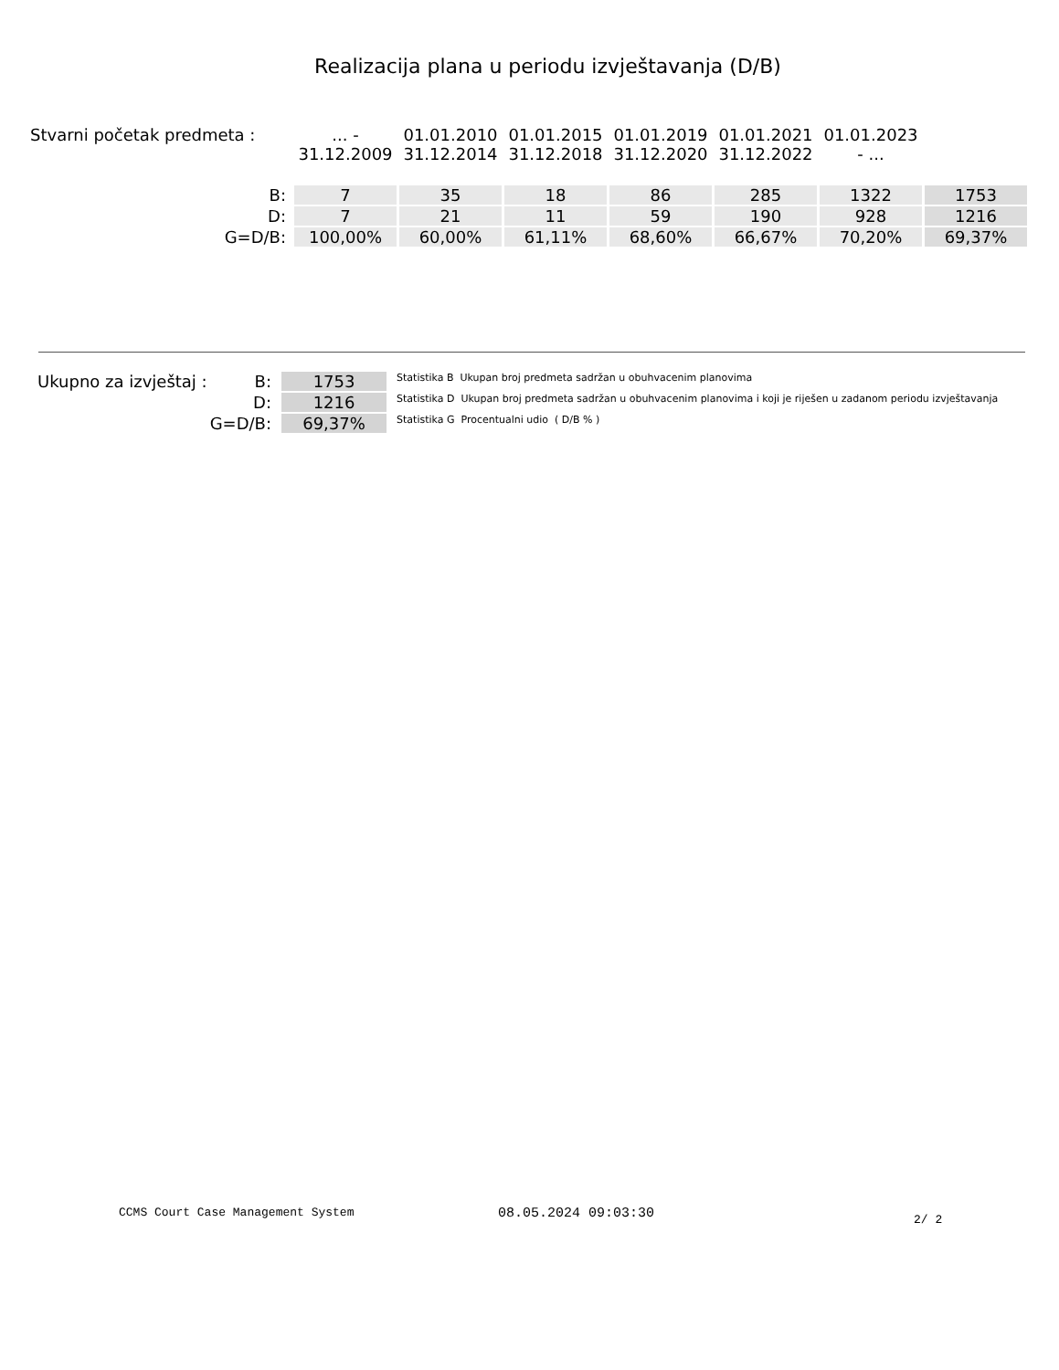Realizacija plana u periodu izvještavanja (D/B)
| Stvarni početak predmeta : | ... - 31.12.2009 | 01.01.2010 31.12.2014 | 01.01.2015 31.12.2018 | 01.01.2019 31.12.2020 | 01.01.2021 31.12.2022 | 01.01.2023 - ... | |
| B: | 7 | 35 | 18 | 86 | 285 | 1322 | 1753 |
| D: | 7 | 21 | 11 | 59 | 190 | 928 | 1216 |
| G=D/B: | 100,00% | 60,00% | 61,11% | 68,60% | 66,67% | 70,20% | 69,37% |
| Ukupno za izvještaj : | B: | 1753 | Statistika B Ukupan broj predmeta sadržan u obuhvacenim planovima |
| | D: | 1216 | Statistika D Ukupan broj predmeta sadržan u obuhvacenim planovima i koji je riješen u zadanom periodu izvještavanja |
| | G=D/B: | 69,37% | Statistika G Procentualni udio ( D/B % ) |
CCMS Court Case Management System
08.05.2024 09:03:30 2/ 2